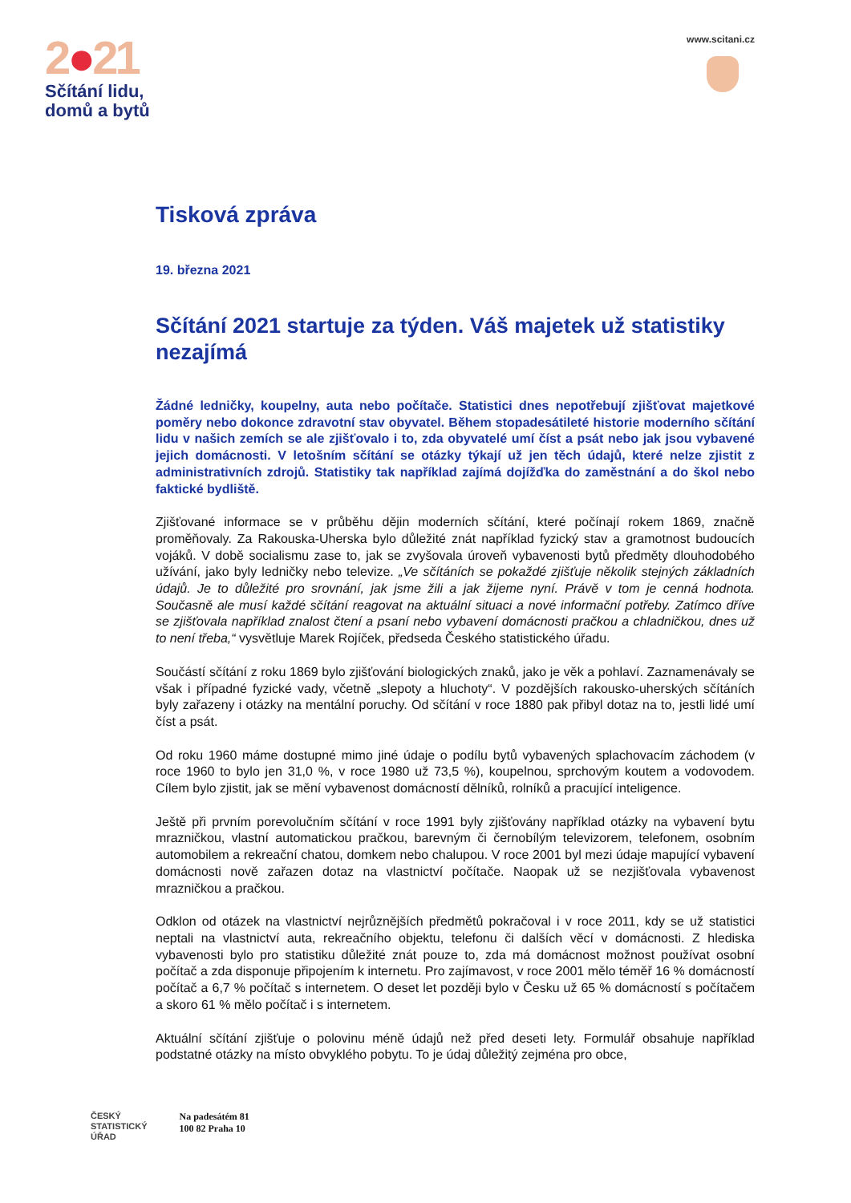2●21
Sčítání lidu,
domů a bytů
www.scitani.cz
Tisková zpráva
19. března 2021
Sčítání 2021 startuje za týden. Váš majetek už statistiky nezajímá
Žádné ledničky, koupelny, auta nebo počítače. Statistici dnes nepotřebují zjišťovat majetkové poměry nebo dokonce zdravotní stav obyvatel. Během stopadesátileté historie moderního sčítání lidu v našich zemích se ale zjišťovalo i to, zda obyvatelé umí číst a psát nebo jak jsou vybavené jejich domácnosti. V letošním sčítání se otázky týkají už jen těch údajů, které nelze zjistit z administrativních zdrojů. Statistiky tak například zajímá dojížďka do zaměstnání a do škol nebo faktické bydliště.
Zjišťované informace se v průběhu dějin moderních sčítání, které počínají rokem 1869, značně proměňovaly. Za Rakouska-Uherska bylo důležité znát například fyzický stav a gramotnost budoucích vojáků. V době socialismu zase to, jak se zvyšovala úroveň vybavenosti bytů předměty dlouhodobého užívání, jako byly ledničky nebo televize. „Ve sčítáních se pokaždé zjišťuje několik stejných základních údajů. Je to důležité pro srovnání, jak jsme žili a jak žijeme nyní. Právě v tom je cenná hodnota. Současně ale musí každé sčítání reagovat na aktuální situaci a nové informační potřeby. Zatímco dříve se zjišťovala například znalost čtení a psaní nebo vybavení domácnosti pračkou a chladničkou, dnes už to není třeba,“ vysvětluje Marek Rojíček, předseda Českého statistického úřadu.
Součástí sčítání z roku 1869 bylo zjišťování biologických znaků, jako je věk a pohlaví. Zaznamenávaly se však i případné fyzické vady, včetně „slepoty a hluchoty“. V pozdějších rakousko-uherských sčítáních byly zařazeny i otázky na mentální poruchy. Od sčítání v roce 1880 pak přibyl dotaz na to, jestli lidé umí číst a psát.
Od roku 1960 máme dostupné mimo jiné údaje o podílu bytů vybavených splachovacím záchodem (v roce 1960 to bylo jen 31,0 %, v roce 1980 už 73,5 %), koupelnou, sprchovým koutem a vodovodem. Cílem bylo zjistit, jak se mění vybavenost domácností dělníků, rolníků a pracující inteligence.
Ještě při prvním porevolučním sčítání v roce 1991 byly zjišťovány například otázky na vybavení bytu mrazničkou, vlastní automatickou pračkou, barevným či černobílým televizorem, telefonem, osobním automobilem a rekreační chatou, domkem nebo chalupou. V roce 2001 byl mezi údaje mapující vybavení domácnosti nově zařazen dotaz na vlastnictví počítače. Naopak už se nezjišťovala vybavenost mrazničkou a pračkou.
Odklon od otázek na vlastnictví nejrůznějších předmětů pokračoval i v roce 2011, kdy se už statistici neptali na vlastnictví auta, rekreačního objektu, telefonu či dalších věcí v domácnosti. Z hlediska vybavenosti bylo pro statistiku důležité znát pouze to, zda má domácnost možnost používat osobní počítač a zda disponuje připojením k internetu. Pro zajímavost, v roce 2001 mělo téměř 16 % domácností počítač a 6,7 % počítač s internetem. O deset let později bylo v Česku už 65 % domácností s počítačem a skoro 61 % mělo počítač i s internetem.
Aktuální sčítání zjišťuje o polovinu méně údajů než před deseti lety. Formulář obsahuje například podstatné otázky na místo obvyklého pobytu. To je údaj důležitý zejména pro obce,
ČESKÝ
STATISTICKÝ
ÚŘAD
Na padesátém 81
100 82 Praha 10